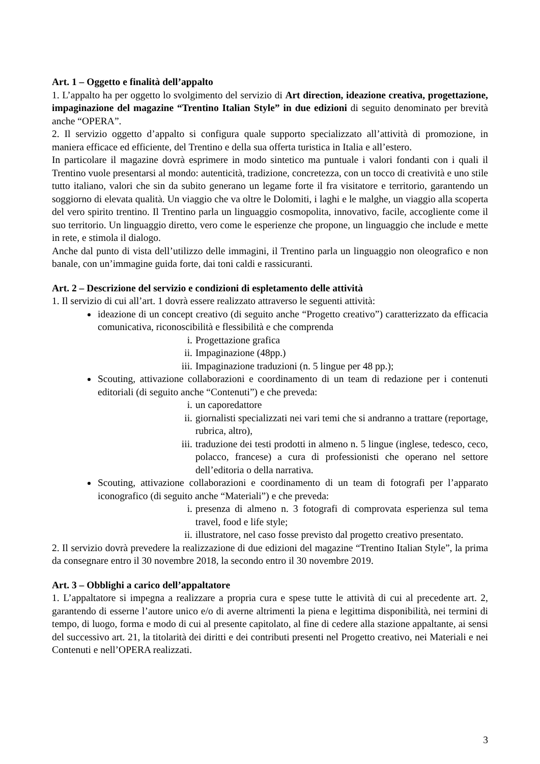Art. 1 – Oggetto e finalità dell’appalto
1. L’appalto ha per oggetto lo svolgimento del servizio di Art direction, ideazione creativa, progettazione, impaginazione del magazine “Trentino Italian Style” in due edizioni di seguito denominato per brevità anche “OPERA”.
2. Il servizio oggetto d’appalto si configura quale supporto specializzato all’attività di promozione, in maniera efficace ed efficiente, del Trentino e della sua offerta turistica in Italia e all’estero.
In particolare il magazine dovrà esprimere in modo sintetico ma puntuale i valori fondanti con i quali il Trentino vuole presentarsi al mondo: autenticità, tradizione, concretezza, con un tocco di creatività e uno stile tutto italiano, valori che sin da subito generano un legame forte il fra visitatore e territorio, garantendo un soggiorno di elevata qualità. Un viaggio che va oltre le Dolomiti, i laghi e le malghe, un viaggio alla scoperta del vero spirito trentino. Il Trentino parla un linguaggio cosmopolita, innovativo, facile, accogliente come il suo territorio. Un linguaggio diretto, vero come le esperienze che propone, un linguaggio che include e mette in rete, e stimola il dialogo.
Anche dal punto di vista dell’utilizzo delle immagini, il Trentino parla un linguaggio non oleografico e non banale, con un’immagine guida forte, dai toni caldi e rassicuranti.
Art. 2 – Descrizione del servizio e condizioni di espletamento delle attività
1. Il servizio di cui all’art. 1 dovrà essere realizzato attraverso le seguenti attività:
ideazione di un concept creativo (di seguito anche “Progetto creativo”) caratterizzato da efficacia comunicativa, riconoscibilità e flessibilità e che comprenda
i. Progettazione grafica
ii. Impaginazione (48pp.)
iii. Impaginazione traduzioni (n. 5 lingue per 48 pp.);
Scouting, attivazione collaborazioni e coordinamento di un team di redazione per i contenuti editoriali (di seguito anche “Contenuti”) e che preveda:
i. un caporedattore
ii. giornalisti specializzati nei vari temi che si andranno a trattare (reportage, rubrica, altro),
iii. traduzione dei testi prodotti in almeno n. 5 lingue (inglese, tedesco, ceco, polacco, francese) a cura di professionisti che operano nel settore dell’editoria o della narrativa.
Scouting, attivazione collaborazioni e coordinamento di un team di fotografi per l’apparato iconografico (di seguito anche “Materiali”) e che preveda:
i. presenza di almeno n. 3 fotografi di comprovata esperienza sul tema travel, food e life style;
ii. illustratore, nel caso fosse previsto dal progetto creativo presentato.
2. Il servizio dovrà prevedere la realizzazione di due edizioni del magazine “Trentino Italian Style”, la prima da consegnare entro il 30 novembre 2018, la secondo entro il 30 novembre 2019.
Art. 3 – Obblighi a carico dell’appaltatore
1. L’appaltatore si impegna a realizzare a propria cura e spese tutte le attività di cui al precedente art. 2, garantendo di esserne l’autore unico e/o di averne altrimenti la piena e legittima disponibilità, nei termini di tempo, di luogo, forma e modo di cui al presente capitolato, al fine di cedere alla stazione appaltante, ai sensi del successivo art. 21, la titolarità dei diritti e dei contributi presenti nel Progetto creativo, nei Materiali e nei Contenuti e nell’OPERA realizzati.
3